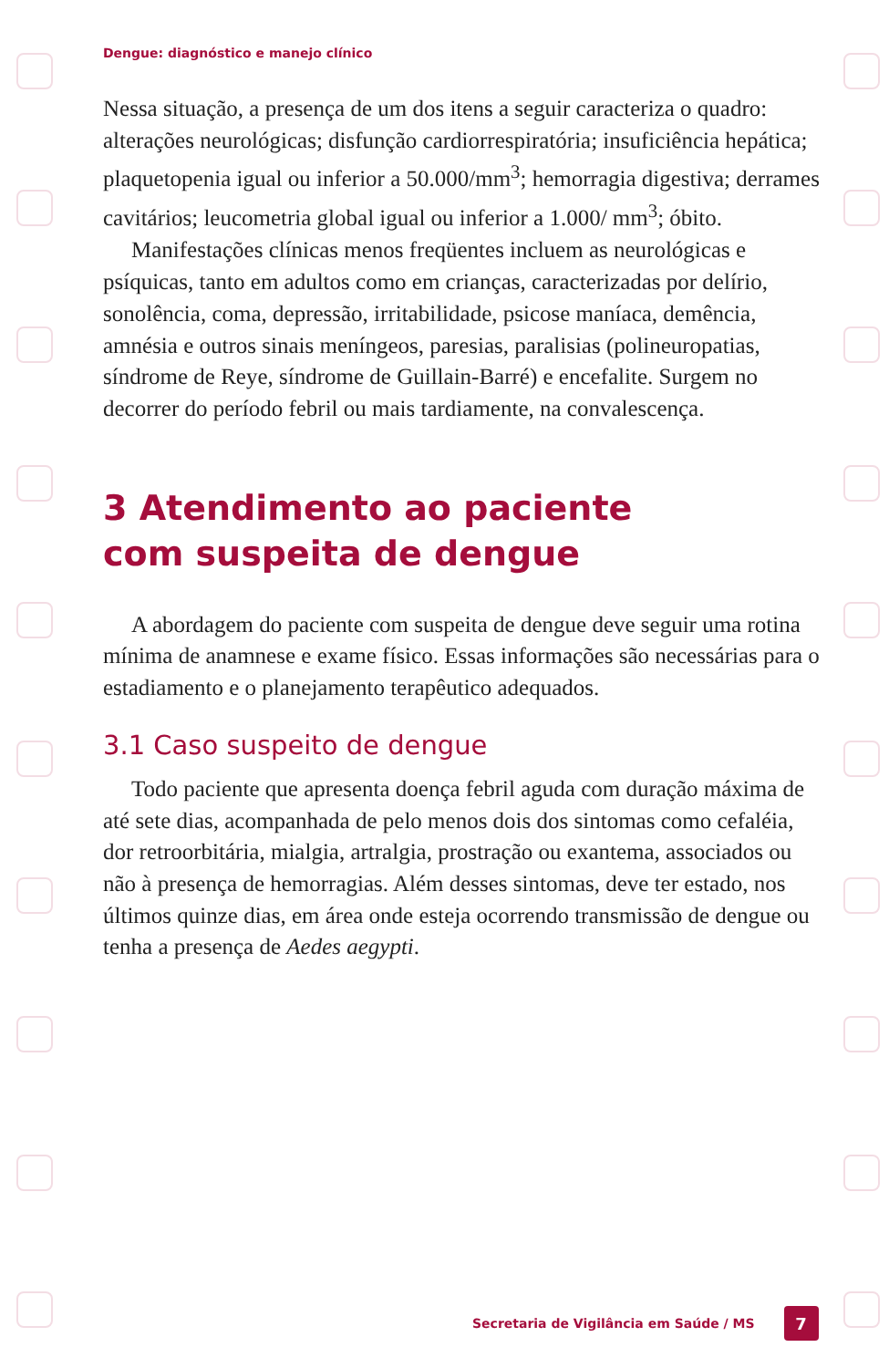Dengue: diagnóstico e manejo clínico
Nessa situação, a presença de um dos itens a seguir caracteriza o quadro: alterações neurológicas; disfunção cardiorrespiratória; insuficiência hepática; plaquetopenia igual ou inferior a 50.000/mm<sup>3</sup>; hemorragia digestiva; derrames cavitários; leucometria global igual ou inferior a 1.000/ mm<sup>3</sup>; óbito.
Manifestações clínicas menos freqüentes incluem as neurológicas e psíquicas, tanto em adultos como em crianças, caracterizadas por delírio, sonolência, coma, depressão, irritabilidade, psicose maníaca, demência, amnésia e outros sinais meníngeos, paresias, paralisias (polineuropatias, síndrome de Reye, síndrome de Guillain-Barré) e encefalite. Surgem no decorrer do período febril ou mais tardiamente, na convalescença.
3 Atendimento ao paciente
com suspeita de dengue
A abordagem do paciente com suspeita de dengue deve seguir uma rotina mínima de anamnese e exame físico. Essas informações são necessárias para o estadiamento e o planejamento terapêutico adequados.
3.1 Caso suspeito de dengue
Todo paciente que apresenta doença febril aguda com duração máxima de até sete dias, acompanhada de pelo menos dois dos sintomas como cefaléia, dor retroorbitária, mialgia, artralgia, prostração ou exantema, associados ou não à presença de hemorragias. Além desses sintomas, deve ter estado, nos últimos quinze dias, em área onde esteja ocorrendo transmissão de dengue ou tenha a presença de Aedes aegypti.
Secretaria de Vigilância em Saúde / MS 7